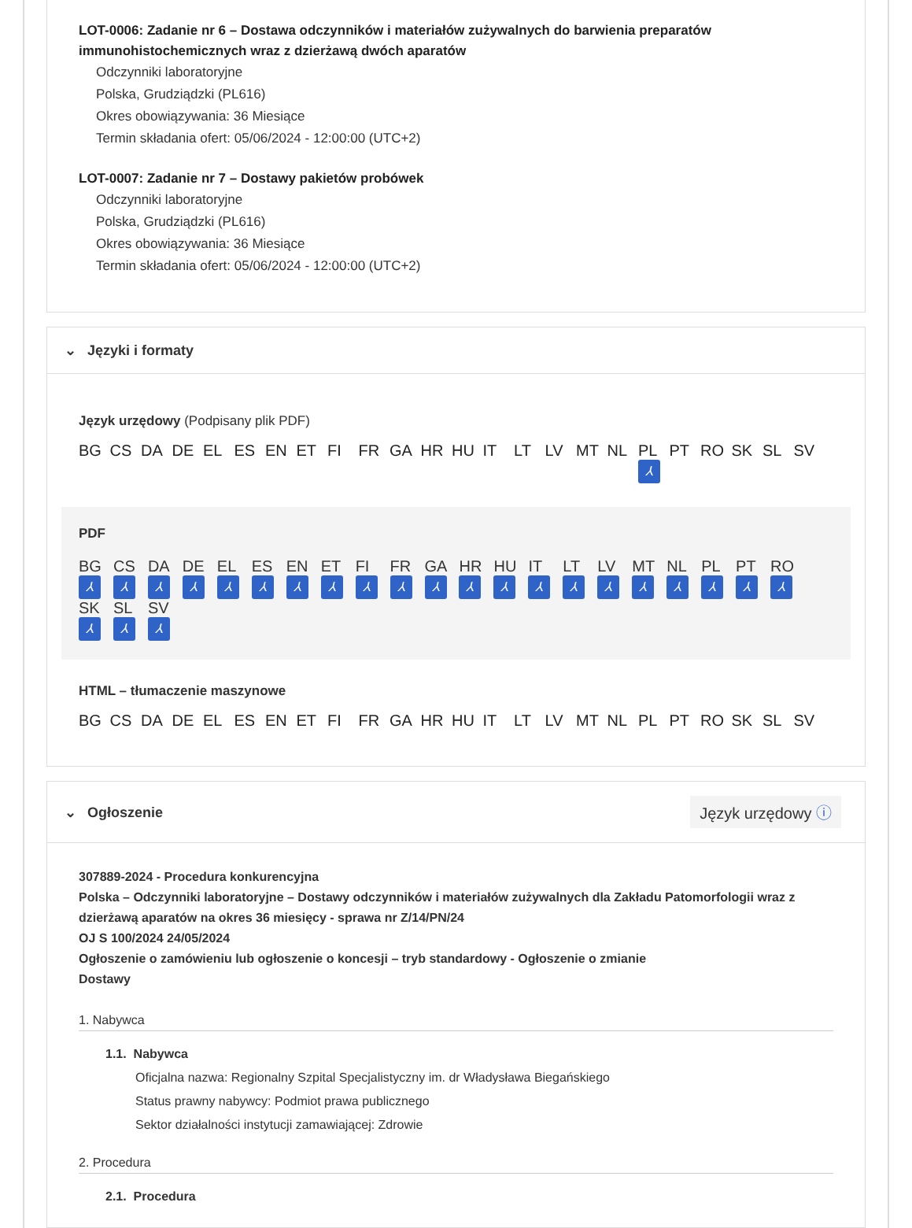LOT-0006: Zadanie nr 6 – Dostawa odczynników i materiałów zużywalnych do barwienia preparatów immunohistochemicznych wraz z dzierżawą dwóch aparatów
Odczynniki laboratoryjne
Polska, Grudziądzki (PL616)
Okres obowiązywania: 36 Miesiące
Termin składania ofert: 05/06/2024 - 12:00:00 (UTC+2)
LOT-0007: Zadanie nr 7 – Dostawy pakietów probówek
Odczynniki laboratoryjne
Polska, Grudziądzki (PL616)
Okres obowiązywania: 36 Miesiące
Termin składania ofert: 05/06/2024 - 12:00:00 (UTC+2)
⌄ Języki i formaty
Język urzędowy (Podpisany plik PDF)
BG CS DA DE EL ES EN ET FI FR GA HR HU IT LT LV MT NL PL
⅄ PT RO SK SL SV
PDF
BG
⅄ CS
⅄ DA
⅄ DE
⅄ EL
⅄ ES
⅄ EN
⅄ ET
⅄ FI
⅄ FR
⅄ GA
⅄ HR
⅄ HU
⅄ IT
⅄ LT
⅄ LV
⅄ MT
⅄ NL
⅄ PL
⅄ PT
⅄ RO
⅄ SK
⅄ SL
⅄ SV
⅄
HTML – tłumaczenie maszynowe
BG CS DA DE EL ES EN ET FI FR GA HR HU IT LT LV MT NL PL PT RO SK SL SV
⌄ Ogłoszenie
Język urzędowy ⓘ
307889-2024 - Procedura konkurencyjna
Polska – Odczynniki laboratoryjne – Dostawy odczynników i materiałów zużywalnych dla Zakładu Patomorfologii wraz z dzierżawą aparatów na okres 36 miesięcy - sprawa nr Z/14/PN/24
OJ S 100/2024 24/05/2024
Ogłoszenie o zamówieniu lub ogłoszenie o koncesji – tryb standardowy - Ogłoszenie o zmianie
Dostawy
1. Nabywca
1.1. Nabywca
Oficjalna nazwa: Regionalny Szpital Specjalistyczny im. dr Władysława Biegańskiego
Status prawny nabywcy: Podmiot prawa publicznego
Sektor działalności instytucji zamawiającej: Zdrowie
2. Procedura
2.1. Procedura